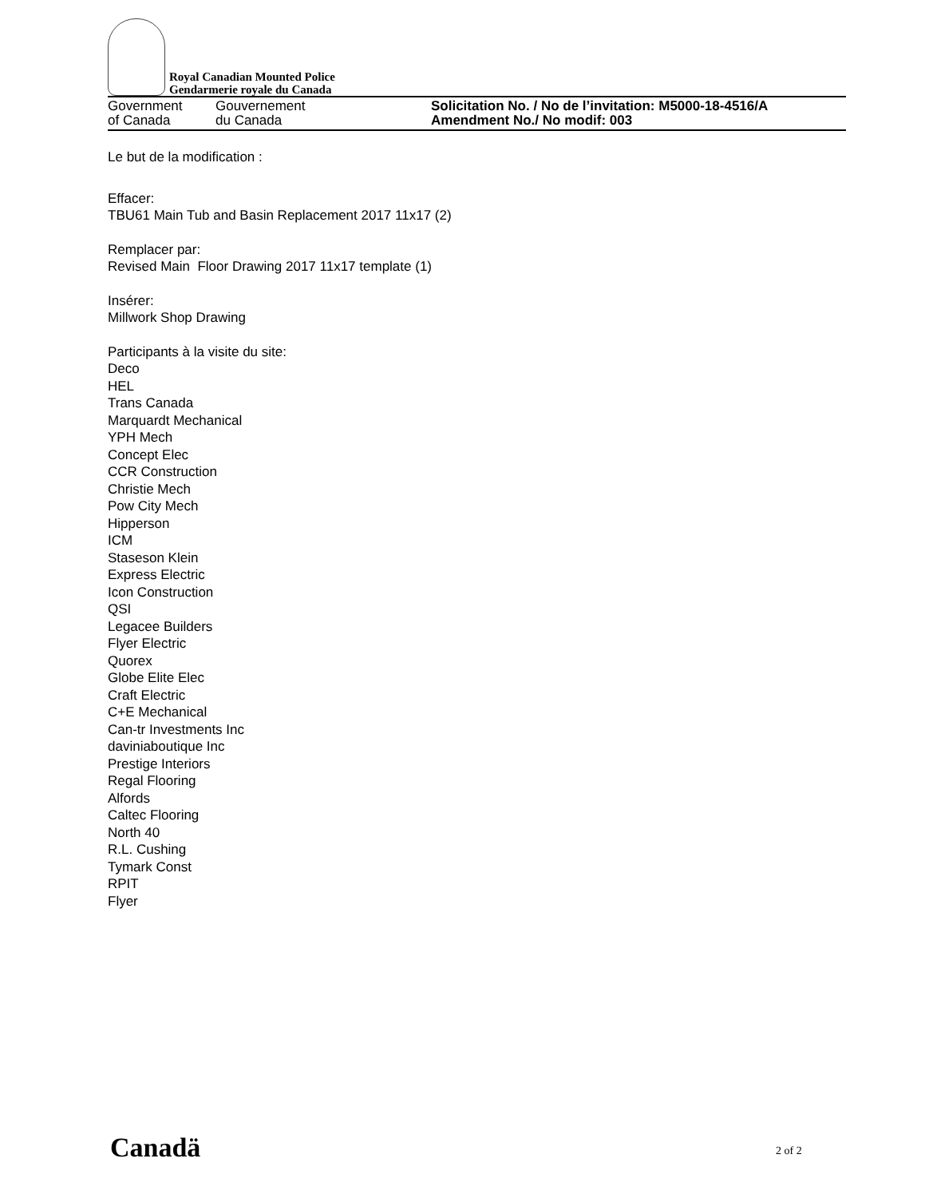Royal Canadian Mounted Police
Gendarmerie royale du Canada
Government
of Canada
Gouvernement
du Canada
Solicitation No. / No de l’invitation: M5000-18-4516/A
Amendment No./ No modif: 003
Le but de la modification :
Effacer:
TBU61 Main Tub and Basin Replacement 2017 11x17 (2)
Remplacer par:
Revised Main Floor Drawing 2017 11x17 template (1)
Insérer:
Millwork Shop Drawing
Participants à la visite du site:
Deco
HEL
Trans Canada
Marquardt Mechanical
YPH Mech
Concept Elec
CCR Construction
Christie Mech
Pow City Mech
Hipperson
ICM
Staseson Klein
Express Electric
Icon Construction
QSI
Legacee Builders
Flyer Electric
Quorex
Globe Elite Elec
Craft Electric
C+E Mechanical
Can-tr Investments Inc
daviniaboutique Inc
Prestige Interiors
Regal Flooring
Alfords
Caltec Flooring
North 40
R.L. Cushing
Tymark Const
RPIT
Flyer
Canadä 2 of 2